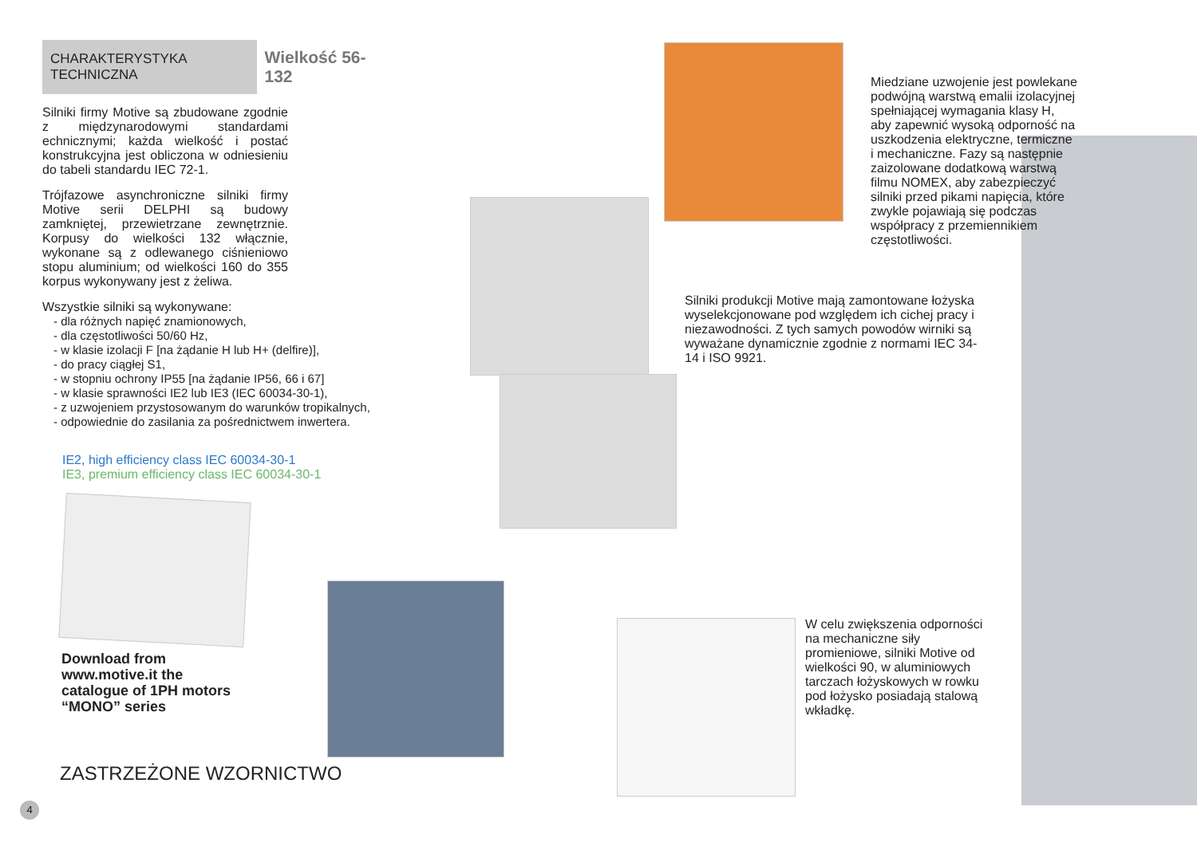CHARAKTERYSTYKA TECHNICZNA
Wielkość 56-132
Silniki firmy Motive są zbudowane zgodnie z międzynarodowymi standardami echnicznymi; każda wielkość i postać konstrukcyjna jest obliczona w odniesieniu do tabeli standardu IEC 72-1.
Trójfazowe asynchroniczne silniki firmy Motive serii DELPHI są budowy zamkniętej, przewietrzane zewnętrznie. Korpusy do wielkości 132 włącznie, wykonane są z odlewanego ciśnieniowo stopu aluminium; od wielkości 160 do 355 korpus wykonywany jest z żeliwa.
Wszystkie silniki są wykonywane:
- dla różnych napięć znamionowych,
- dla częstotliwości 50/60 Hz,
- w klasie izolacji F [na żądanie H lub H+ (delfire)],
- do pracy ciągłej S1,
- w stopniu ochrony IP55 [na żądanie IP56, 66 i 67]
- w klasie sprawności IE2 lub IE3 (IEC 60034-30-1),
- z uzwojeniem przystosowanym do warunków tropikalnych,
- odpowiednie do zasilania za pośrednictwem inwertera.
IE2, high efficiency class IEC 60034-30-1
IE3, premium efficiency class IEC 60034-30-1
Download from www.motive.it the catalogue of 1PH motors “MONO” series
ZASTRZEŻONE WZORNICTWO
4
Miedziane uzwojenie jest powlekane podwójną warstwą emalii izolacyjnej spełniającej wymagania klasy H, aby zapewnić wysoką odporność na uszkodzenia elektryczne, termiczne i mechaniczne. Fazy są następnie zaizolowane dodatkową warstwą filmu NOMEX, aby zabezpieczyć silniki przed pikami napięcia, które zwykle pojawiają się podczas współpracy z przemiennikiem częstotliwości.
Silniki produkcji Motive mają zamontowane łożyska wyselekcjonowane pod względem ich cichej pracy i niezawodności. Z tych samych powodów wirniki są wyważane dynamicznie zgodnie z normami IEC 34-14 i ISO 9921.
W celu zwiększenia odporności na mechaniczne siły promieniowe, silniki Motive od wielkości 90, w aluminiowych tarczach łożyskowych w rowku pod łożysko posiadają stalową wkładkę.